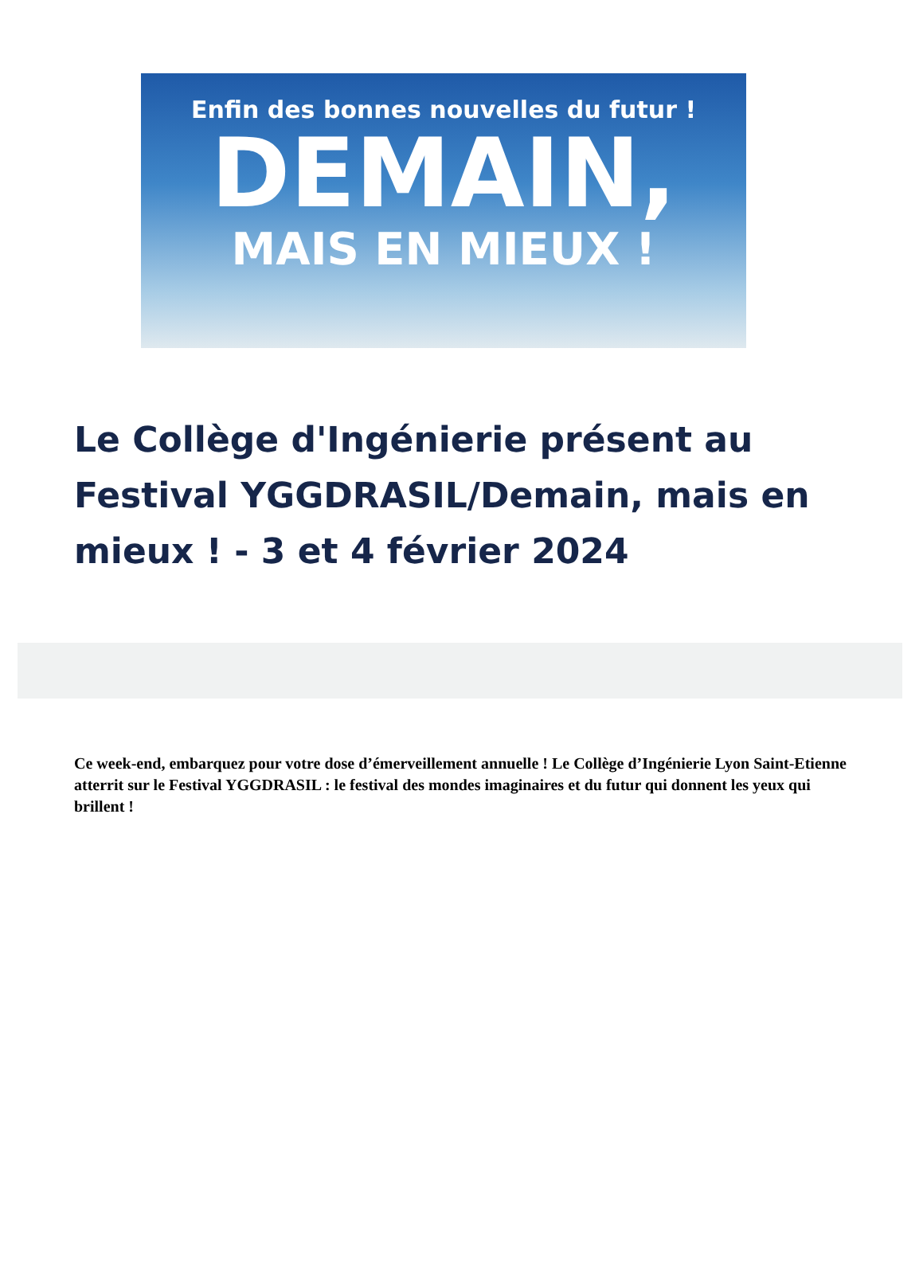Enfin des bonnes nouvelles du futur !
DEMAIN,
MAIS EN MIEUX !
Le Collège d'Ingénierie présent au Festival YGGDRASIL/Demain, mais en mieux ! - 3 et 4 février 2024
Ce week-end, embarquez pour votre dose d’émerveillement annuelle ! Le Collège d’Ingénierie Lyon Saint-Etienne atterrit sur le Festival YGGDRASIL : le festival des mondes imaginaires et du futur qui donnent les yeux qui brillent !